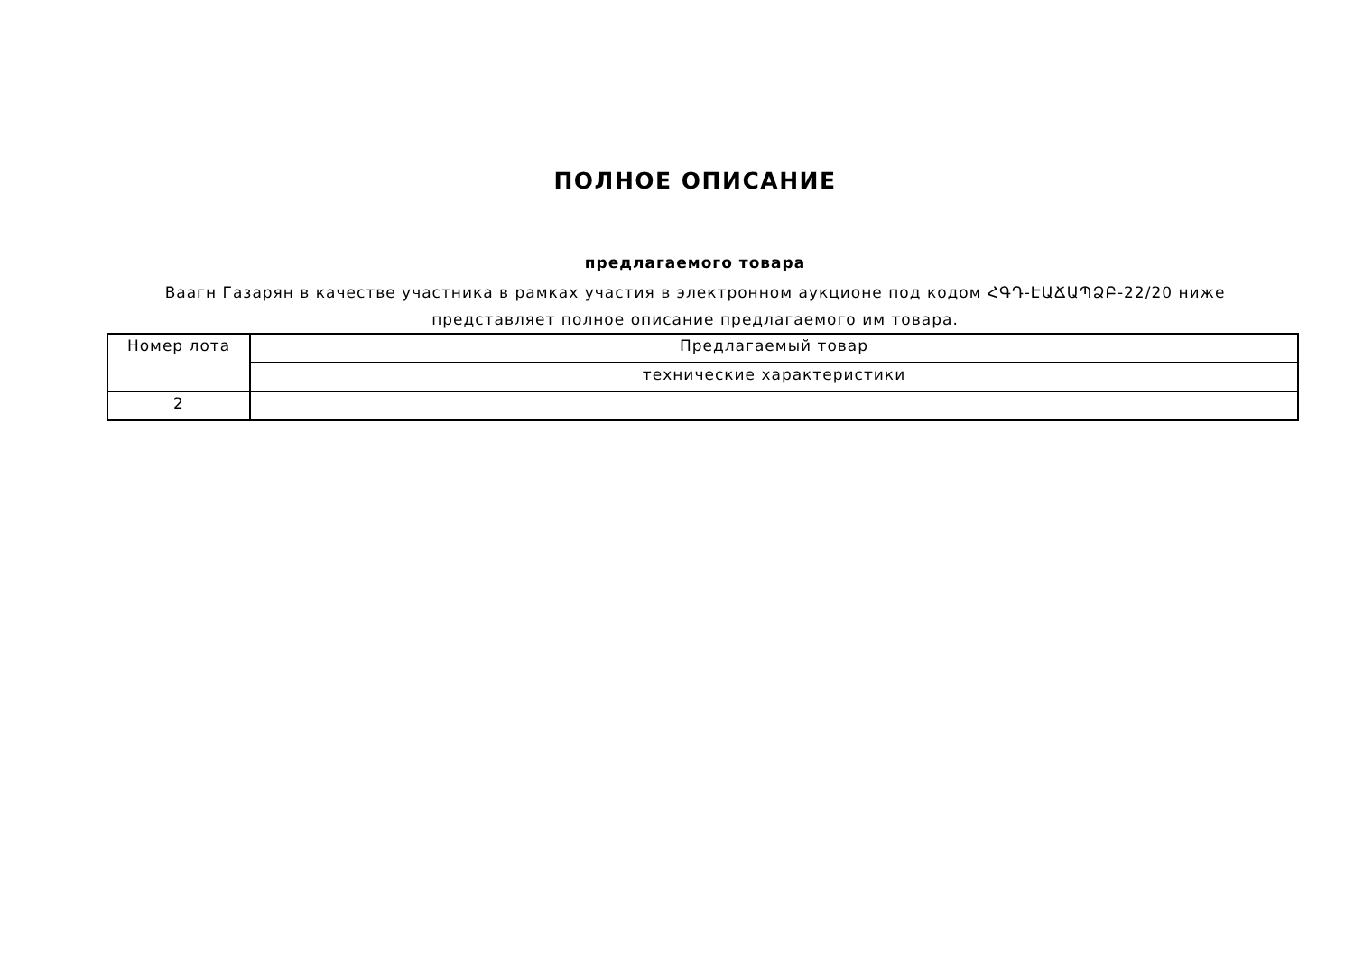ПОЛНОЕ ОПИСАНИЕ
предлагаемого товара
Ваагн Газарян в качестве участника в рамках участия в электронном аукционе под кодом ՀԳԴ-ԷԱՃԱՊՁԲ-22/20 ниже представляет полное описание предлагаемого им товара.
| Номер лота | Предлагаемый товар |
| | технические характеристики |
| 2 | |